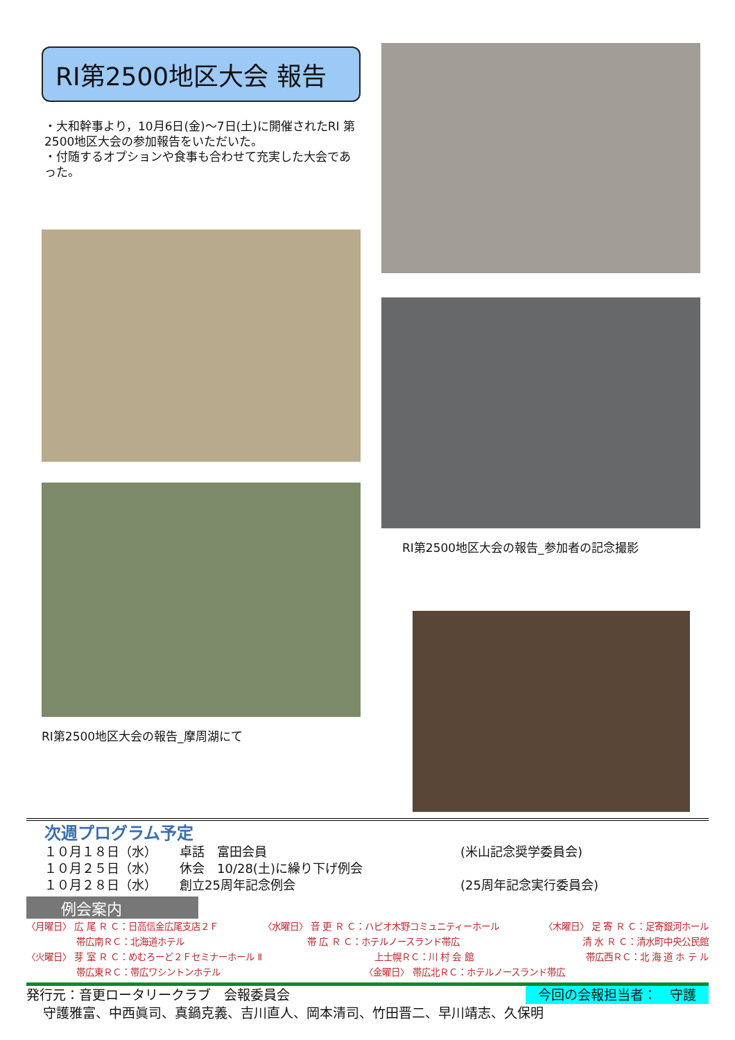RI第2500地区大会 報告
・大和幹事より，10月6日(金)～7日(土)に開催されたRI 第2500地区大会の参加報告をいただいた。
・付随するオプションや食事も合わせて充実した大会であった。
RI第2500地区大会の報告_摩周湖にて
RI第2500地区大会の報告_参加者の記念撮影
次週プログラム予定
１０月１８日（水） 卓話　富田会員 (米山記念奨学委員会)
１０月２５日（水） 休会　10/28(土)に繰り下げ例会
１０月２８日（水） 創立25周年記念例会 (25周年記念実行委員会)
例会案内
〈月曜日〉 広 尾 Ｒ Ｃ：日高信金広尾支店２Ｆ 〈水曜日〉 音 更 Ｒ Ｃ：ハピオ木野コミュニティーホール 〈木曜日〉 足 寄 Ｒ Ｃ：足寄銀河ホール
帯広南ＲＣ：北海道ホテル 帯 広 Ｒ Ｃ：ホテルノースランド帯広 清 水 Ｒ Ｃ：清水町中央公民館
〈火曜日〉 芽 室 Ｒ Ｃ：めむろーど２Ｆセミナーホール Ⅱ 上士幌ＲＣ：川 村 会 館 帯広西ＲＣ：北 海 道 ホ テ ル
帯広東ＲＣ：帯広ワシントンホテル 〈金曜日〉 帯広北ＲＣ：ホテルノースランド帯広
発行元：音更ロータリークラブ　会報委員会 今回の会報担当者：　守護
守護雅富、中西眞司、真鍋克義、吉川直人、岡本清司、竹田晋二、早川靖志、久保明